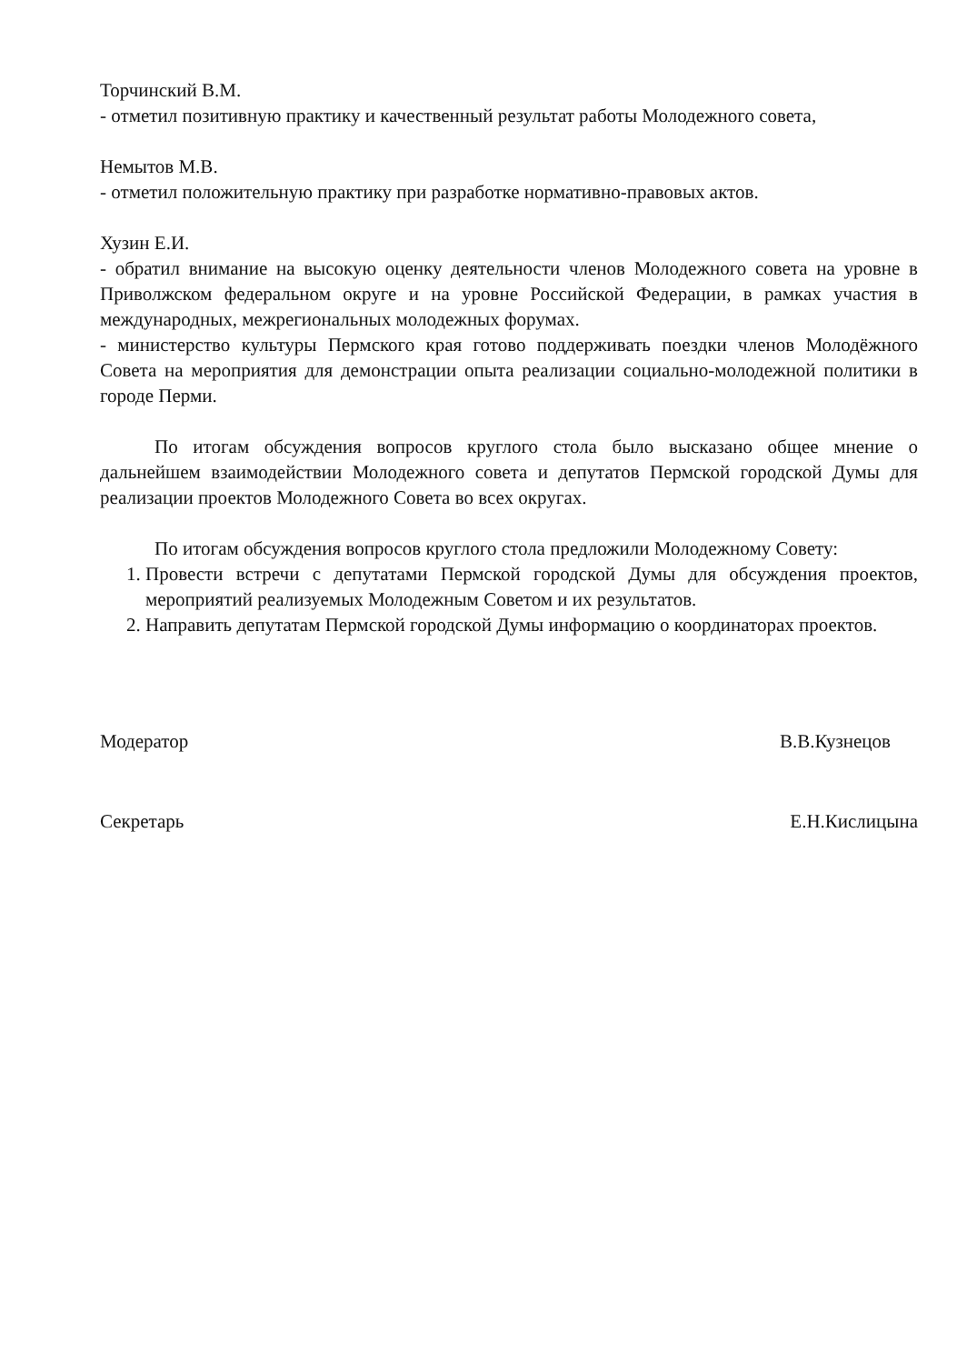Торчинский В.М.
- отметил позитивную практику и качественный результат работы Молодежного совета,
Немытов М.В.
- отметил положительную практику при разработке нормативно-правовых актов.
Хузин Е.И.
- обратил внимание на высокую оценку деятельности членов Молодежного совета на уровне в Приволжском федеральном округе и на уровне Российской Федерации, в рамках участия в международных, межрегиональных молодежных форумах.
- министерство культуры Пермского края готово поддерживать поездки членов Молодёжного Совета на мероприятия для демонстрации опыта реализации социально-молодежной политики в городе Перми.
По итогам обсуждения вопросов круглого стола было высказано общее мнение о дальнейшем взаимодействии Молодежного совета и депутатов Пермской городской Думы для реализации проектов Молодежного Совета во всех округах.
По итогам обсуждения вопросов круглого стола предложили Молодежному Совету:
1. Провести встречи с депутатами Пермской городской Думы для обсуждения проектов, мероприятий реализуемых Молодежным Советом и их результатов.
2. Направить депутатам Пермской городской Думы информацию о координаторах проектов.
Модератор В.В.Кузнецов
Секретарь Е.Н.Кислицына